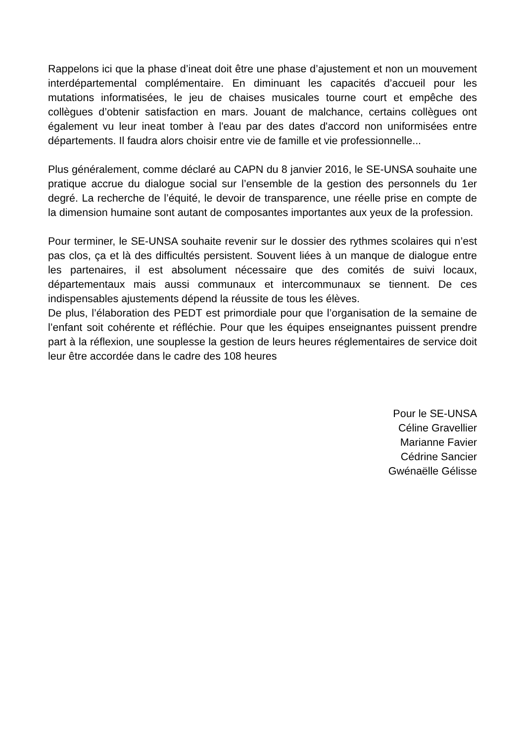Rappelons ici que la phase d’ineat doit être une phase d’ajustement et non un mouvement interdépartemental complémentaire. En diminuant les capacités d’accueil pour les mutations informatisées, le jeu de chaises musicales tourne court et empêche des collègues d’obtenir satisfaction en mars. Jouant de malchance, certains collègues ont également vu leur ineat tomber à l'eau par des dates d'accord non uniformisées entre départements. Il faudra alors choisir entre vie de famille et vie professionnelle...
Plus généralement, comme déclaré au CAPN du 8 janvier 2016, le SE-UNSA souhaite une pratique accrue du dialogue social sur l’ensemble de la gestion des personnels du 1er degré. La recherche de l’équité, le devoir de transparence, une réelle prise en compte de la dimension humaine sont autant de composantes importantes aux yeux de la profession.
Pour terminer, le SE-UNSA souhaite revenir sur le dossier des rythmes scolaires qui n’est pas clos, ça et là des difficultés persistent. Souvent liées à un manque de dialogue entre les partenaires, il est absolument nécessaire que des comités de suivi locaux, départementaux mais aussi communaux et intercommunaux se tiennent. De ces indispensables ajustements dépend la réussite de tous les élèves.
De plus, l’élaboration des PEDT est primordiale pour que l’organisation de la semaine de l’enfant soit cohérente et réfléchie. Pour que les équipes enseignantes puissent prendre part à la réflexion, une souplesse la gestion de leurs heures réglementaires de service doit leur être accordée dans le cadre des 108 heures
Pour le SE-UNSA
Céline Gravellier
Marianne Favier
Cédrine Sancier
Gwénaëlle Gélisse